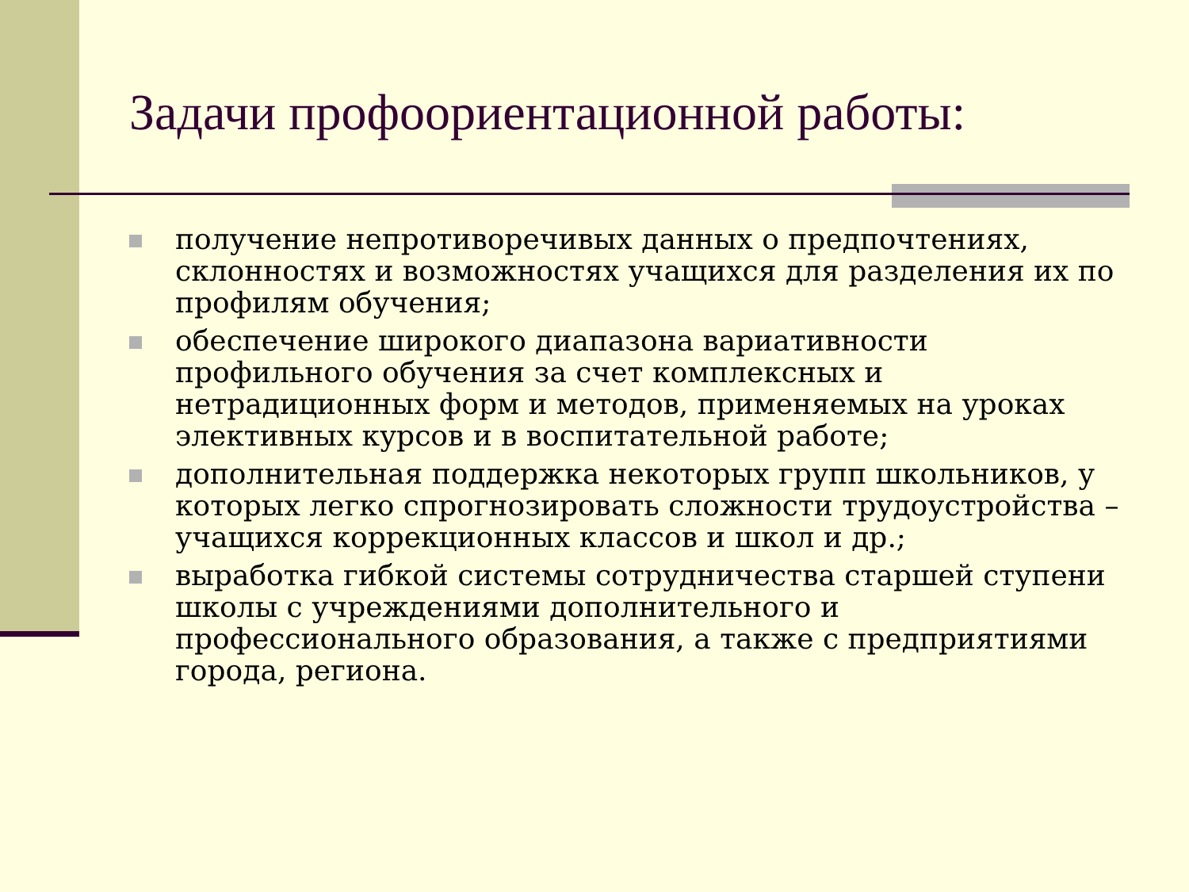Задачи профоориентационной работы:
получение непротиворечивых данных о предпочтениях, склонностях и возможностях учащихся для разделения их по профилям обучения;
обеспечение широкого диапазона вариативности профильного обучения за счет комплексных и нетрадиционных форм и методов, применяемых на уроках элективных курсов и в воспитательной работе;
дополнительная поддержка некоторых групп школьников, у которых легко спрогнозировать сложности трудоустройства – учащихся коррекционных классов и школ и др.;
выработка гибкой системы сотрудничества старшей ступени школы с учреждениями дополнительного и профессионального образования, а также с предприятиями города, региона.